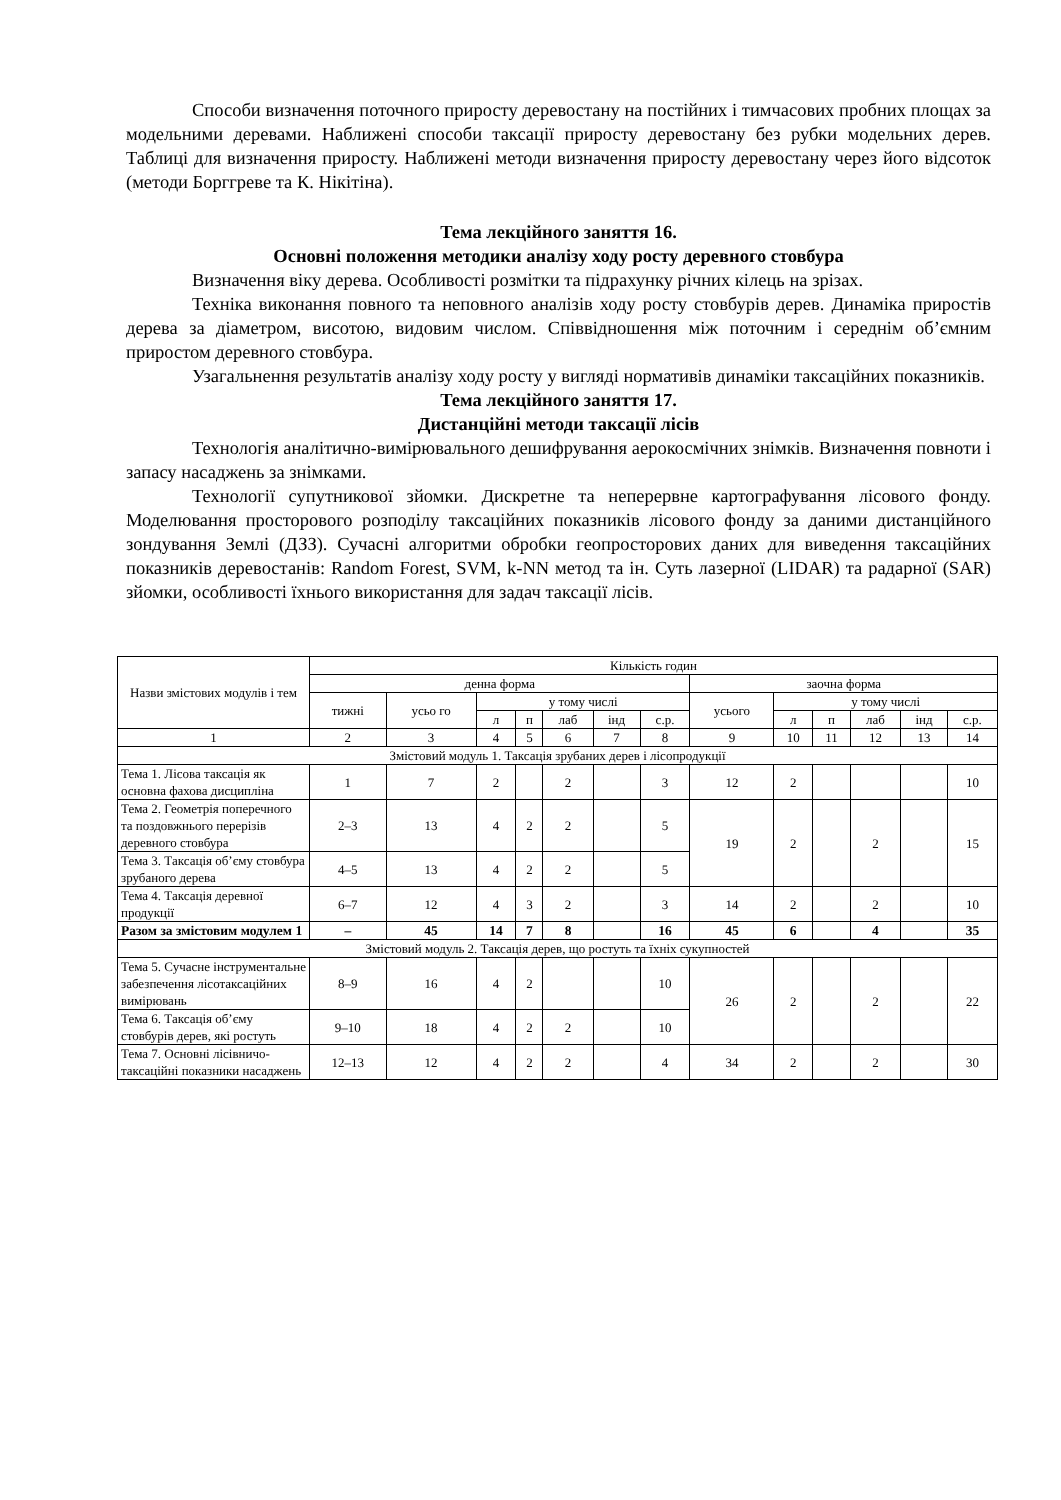Способи визначення поточного приросту деревостану на постійних і тимчасових пробних площах за модельними деревами. Наближені способи таксації приросту деревостану без рубки модельних дерев. Таблиці для визначення приросту. Наближені методи визначення приросту деревостану через його відсоток (методи Борггреве та К. Нікітіна).
Тема лекційного заняття 16.
Основні положення методики аналізу ходу росту деревного стовбура
Визначення віку дерева. Особливості розмітки та підрахунку річних кілець на зрізах.
Техніка виконання повного та неповного аналізів ходу росту стовбурів дерев. Динаміка приростів дерева за діаметром, висотою, видовим числом. Співвідношення між поточним і середнім об’ємним приростом деревного стовбура.
Узагальнення результатів аналізу ходу росту у вигляді нормативів динаміки таксаційних показників.
Тема лекційного заняття 17.
Дистанційні методи таксації лісів
Технологія аналітично-вимірювального дешифрування аерокосмічних знімків. Визначення повноти і запасу насаджень за знімками.
Технології супутникової зйомки. Дискретне та неперервне картографування лісового фонду. Моделювання просторового розподілу таксаційних показників лісового фонду за даними дистанційного зондування Землі (ДЗЗ). Сучасні алгоритми обробки геопросторових даних для виведення таксаційних показників деревостанів: Random Forest, SVM, k-NN метод та ін. Суть лазерної (LIDAR) та радарної (SAR) зйомки, особливості їхнього використання для задач таксації лісів.
| Назви змістових модулів і тем | Кількість годин | | | | | | | | | | | | |
| --- | --- | --- | --- | --- | --- | --- | --- | --- | --- | --- | --- | --- | --- |
| | денна форма | | | | | | | заочна форма | | | | | |
| | тижні | усьо го | у тому числі | | | | | усього | у тому числі | | | | |
| | | | л | п | лаб | інд | с.р. | | л | п | лаб | інд | с.р. |
| 1 | 2 | 3 | 4 | 5 | 6 | 7 | 8 | 9 | 10 | 11 | 12 | 13 | 14 |
| Змістовий модуль 1. Таксація зрубаних дерев і лісопродукції | | | | | | | | | | | | | |
| Тема 1. Лісова таксація як основна фахова дисципліна | 1 | 7 | 2 | | 2 | | 3 | 12 | 2 | | | | 10 |
| Тема 2. Геометрія поперечного та поздовжнього перерізів деревного стовбура | 2–3 | 13 | 4 | 2 | 2 | | 5 | 19 | 2 | | 2 | | 15 |
| Тема 3. Таксація об’єму стовбура зрубаного дерева | 4–5 | 13 | 4 | 2 | 2 | | 5 | | | | | | |
| Тема 4. Таксація деревної продукції | 6–7 | 12 | 4 | 3 | 2 | | 3 | 14 | 2 | | 2 | | 10 |
| Разом за змістовим модулем 1 | – | 45 | 14 | 7 | 8 | | 16 | 45 | 6 | | 4 | | 35 |
| Змістовий модуль 2. Таксація дерев, що ростуть та їхніх сукупностей | | | | | | | | | | | | | |
| Тема 5. Сучасне інструментальне забезпечення лісотаксаційних вимірювань | 8–9 | 16 | 4 | 2 | | | 10 | 26 | 2 | | 2 | | 22 |
| Тема 6. Таксація об’єму стовбурів дерев, які ростуть | 9–10 | 18 | 4 | 2 | 2 | | 10 | | | | | | |
| Тема 7. Основні лісівничо-таксаційні показники насаджень | 12–13 | 12 | 4 | 2 | 2 | | 4 | 34 | 2 | | 2 | | 30 |